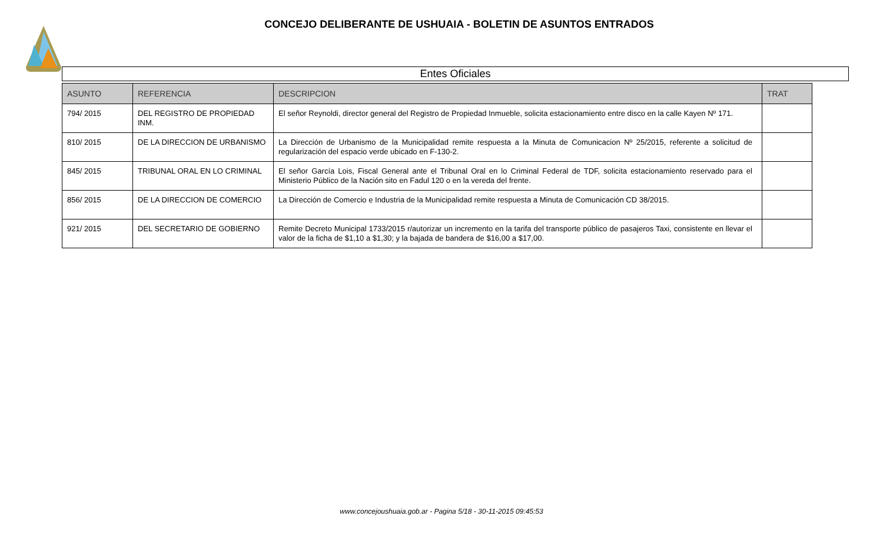CONCEJO DELIBERANTE DE USHUAIA - BOLETIN DE ASUNTOS ENTRADOS
Entes Oficiales
| ASUNTO | REFERENCIA | DESCRIPCION | TRAT |
| --- | --- | --- | --- |
| 794/ 2015 | DEL REGISTRO DE PROPIEDAD INM. | El señor Reynoldi, director general del Registro de Propiedad Inmueble, solicita estacionamiento entre disco en la calle Kayen Nº 171. | |
| 810/ 2015 | DE LA DIRECCION DE URBANISMO | La Dirección de Urbanismo de la Municipalidad remite respuesta a la Minuta de Comunicacion Nº 25/2015, referente a solicitud de regularización del espacio verde ubicado en F-130-2. | |
| 845/ 2015 | TRIBUNAL ORAL EN LO CRIMINAL | El señor García Lois, Fiscal General ante el Tribunal Oral en lo Criminal Federal de TDF, solicita estacionamiento reservado para el Ministerio Público de la Nación sito en Fadul 120 o en la vereda del frente. | |
| 856/ 2015 | DE LA DIRECCION DE COMERCIO | La Dirección de Comercio e Industria de la Municipalidad remite respuesta a Minuta de Comunicación CD 38/2015. | |
| 921/ 2015 | DEL SECRETARIO DE GOBIERNO | Remite Decreto Municipal 1733/2015 r/autorizar un incremento en la tarifa del transporte público de pasajeros Taxi, consistente en llevar el valor de la ficha de $1,10 a $1,30; y la bajada de bandera de $16,00 a $17,00. | |
www.concejoushuaia.gob.ar - Pagina 5/18 - 30-11-2015 09:45:53